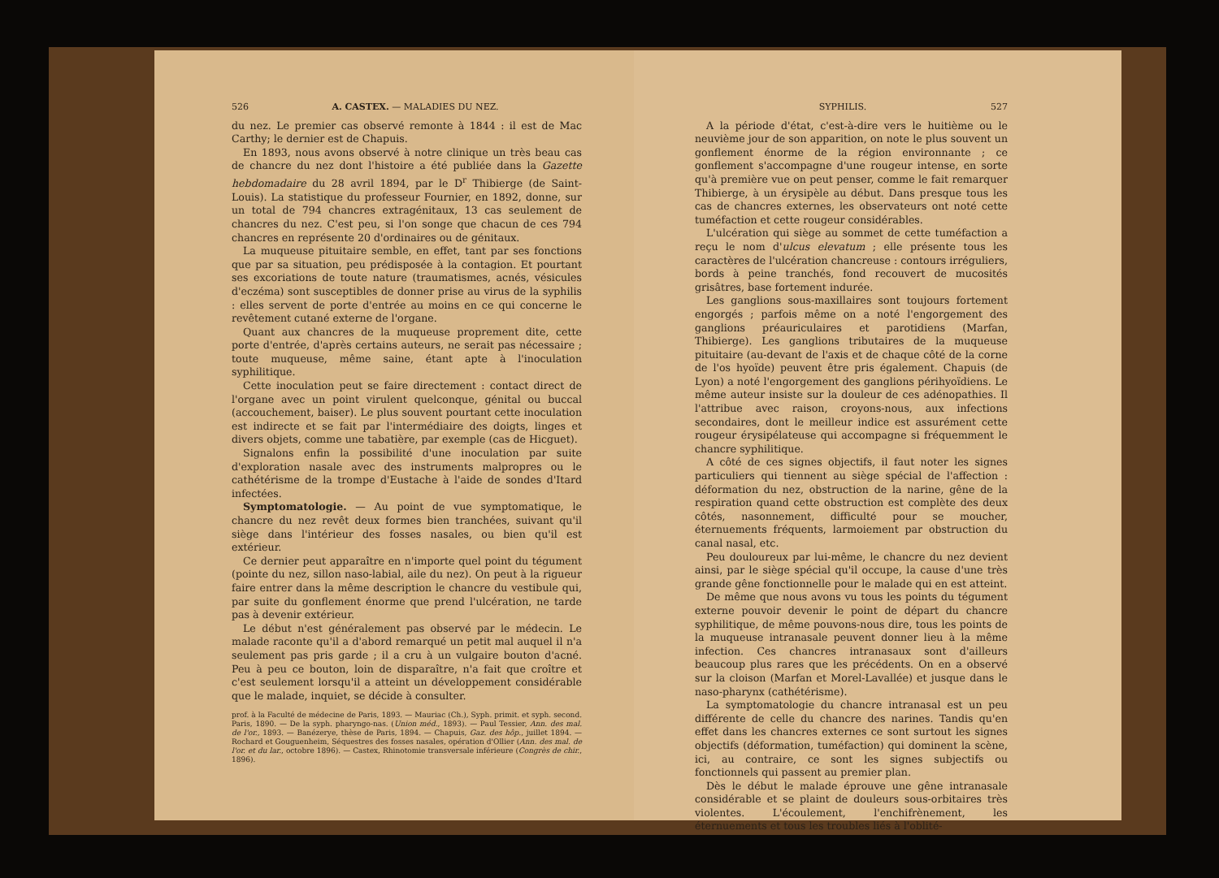526 A. CASTEX. — MALADIES DU NEZ.
du nez. Le premier cas observé remonte à 1844 : il est de Mac Carthy; le dernier est de Chapuis.
En 1893, nous avons observé à notre clinique un très beau cas de chancre du nez dont l'histoire a été publiée dans la Gazette hebdomadaire du 28 avril 1894, par le D<sup>r</sup> Thibierge (de Saint-Louis). La statistique du professeur Fournier, en 1892, donne, sur un total de 794 chancres extragénitaux, 13 cas seulement de chancres du nez. C'est peu, si l'on songe que chacun de ces 794 chancres en représente 20 d'ordinaires ou de génitaux.
La muqueuse pituitaire semble, en effet, tant par ses fonctions que par sa situation, peu prédisposée à la contagion. Et pourtant ses excoriations de toute nature (traumatismes, acnés, vésicules d'eczéma) sont susceptibles de donner prise au virus de la syphilis : elles servent de porte d'entrée au moins en ce qui concerne le revêtement cutané externe de l'organe.
Quant aux chancres de la muqueuse proprement dite, cette porte d'entrée, d'après certains auteurs, ne serait pas nécessaire ; toute muqueuse, même saine, étant apte à l'inoculation syphilitique.
Cette inoculation peut se faire directement : contact direct de l'organe avec un point virulent quelconque, génital ou buccal (accouchement, baiser). Le plus souvent pourtant cette inoculation est indirecte et se fait par l'intermédiaire des doigts, linges et divers objets, comme une tabatière, par exemple (cas de Hicguet).
Signalons enfin la possibilité d'une inoculation par suite d'exploration nasale avec des instruments malpropres ou le cathétérisme de la trompe d'Eustache à l'aide de sondes d'Itard infectées.
Symptomatologie. — Au point de vue symptomatique, le chancre du nez revêt deux formes bien tranchées, suivant qu'il siège dans l'intérieur des fosses nasales, ou bien qu'il est extérieur.
Ce dernier peut apparaître en n'importe quel point du tégument (pointe du nez, sillon naso-labial, aile du nez). On peut à la rigueur faire entrer dans la même description le chancre du vestibule qui, par suite du gonflement énorme que prend l'ulcération, ne tarde pas à devenir extérieur.
Le début n'est généralement pas observé par le médecin. Le malade raconte qu'il a d'abord remarqué un petit mal auquel il n'a seulement pas pris garde ; il a cru à un vulgaire bouton d'acné. Peu à peu ce bouton, loin de disparaître, n'a fait que croître et c'est seulement lorsqu'il a atteint un développement considérable que le malade, inquiet, se décide à consulter.
prof. à la Faculté de médecine de Paris, 1893. — Mauriac (Ch.), Syph. primit. et syph. second. Paris, 1890. — De la syph. pharyngo-nas. (Union méd., 1893). — Paul Tessier, Ann. des mal. de l'or., 1893. — Banézerye, thèse de Paris, 1894. — Chapuis, Gaz. des hôp., juillet 1894. — Rochard et Gouguenheim, Séquestres des fosses nasales, opération d'Ollier (Ann. des mal. de l'or. et du lar., octobre 1896). — Castex, Rhinotomie transversale inférieure (Congrès de chir., 1896).
SYPHILIS. 527
A la période d'état, c'est-à-dire vers le huitième ou le neuvième jour de son apparition, on note le plus souvent un gonflement énorme de la région environnante ; ce gonflement s'accompagne d'une rougeur intense, en sorte qu'à première vue on peut penser, comme le fait remarquer Thibierge, à un érysipèle au début. Dans presque tous les cas de chancres externes, les observateurs ont noté cette tuméfaction et cette rougeur considérables.
L'ulcération qui siège au sommet de cette tuméfaction a reçu le nom d'ulcus elevatum ; elle présente tous les caractères de l'ulcération chancreuse : contours irréguliers, bords à peine tranchés, fond recouvert de mucosités grisâtres, base fortement indurée.
Les ganglions sous-maxillaires sont toujours fortement engorgés ; parfois même on a noté l'engorgement des ganglions préauriculaires et parotidiens (Marfan, Thibierge). Les ganglions tributaires de la muqueuse pituitaire (au-devant de l'axis et de chaque côté de la corne de l'os hyoïde) peuvent être pris également. Chapuis (de Lyon) a noté l'engorgement des ganglions périhyoïdiens. Le même auteur insiste sur la douleur de ces adénopathies. Il l'attribue avec raison, croyons-nous, aux infections secondaires, dont le meilleur indice est assurément cette rougeur érysipélateuse qui accompagne si fréquemment le chancre syphilitique.
A côté de ces signes objectifs, il faut noter les signes particuliers qui tiennent au siège spécial de l'affection : déformation du nez, obstruction de la narine, gêne de la respiration quand cette obstruction est complète des deux côtés, nasonnement, difficulté pour se moucher, éternuements fréquents, larmoiement par obstruction du canal nasal, etc.
Peu douloureux par lui-même, le chancre du nez devient ainsi, par le siège spécial qu'il occupe, la cause d'une très grande gêne fonctionnelle pour le malade qui en est atteint.
De même que nous avons vu tous les points du tégument externe pouvoir devenir le point de départ du chancre syphilitique, de même pouvons-nous dire, tous les points de la muqueuse intranasale peuvent donner lieu à la même infection. Ces chancres intranasaux sont d'ailleurs beaucoup plus rares que les précédents. On en a observé sur la cloison (Marfan et Morel-Lavallée) et jusque dans le naso-pharynx (cathétérisme).
La symptomatologie du chancre intranasal est un peu différente de celle du chancre des narines. Tandis qu'en effet dans les chancres externes ce sont surtout les signes objectifs (déformation, tuméfaction) qui dominent la scène, ici, au contraire, ce sont les signes subjectifs ou fonctionnels qui passent au premier plan.
Dès le début le malade éprouve une gêne intranasale considérable et se plaint de douleurs sous-orbitaires très violentes. L'écoulement, l'enchifrènement, les éternuements et tous les troubles liés à l'oblité-